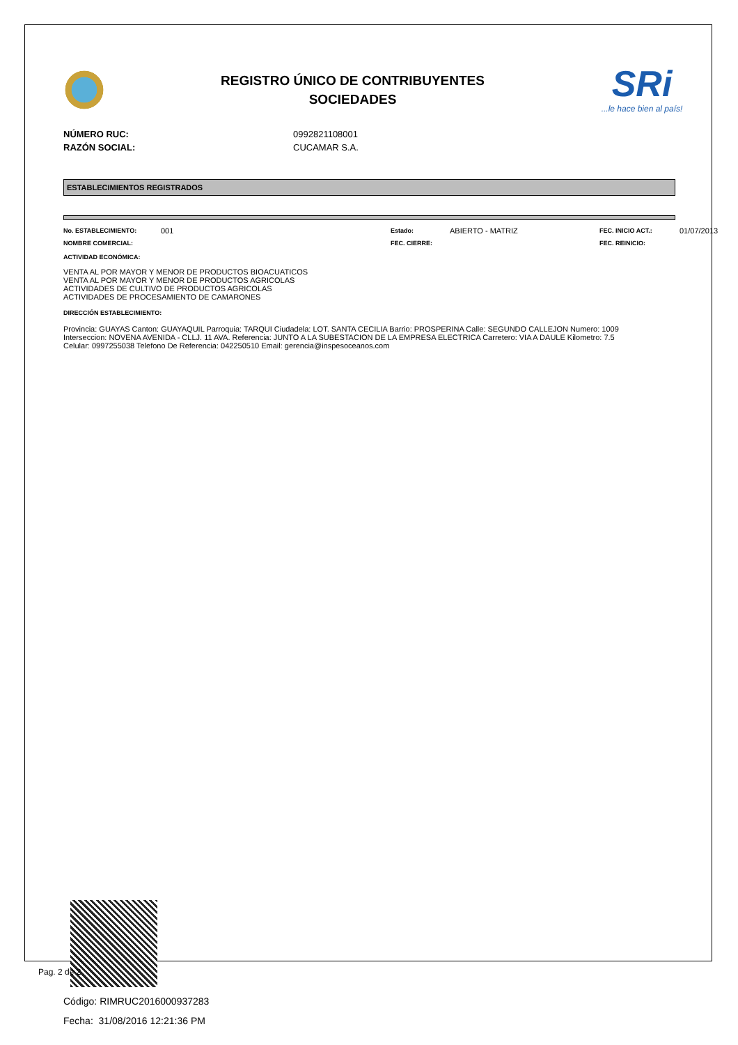REGISTRO ÚNICO DE CONTRIBUYENTES
SOCIEDADES
SRi...le hace bien al país!
NÚMERO RUC: 0992821108001
RAZÓN SOCIAL: CUCAMAR S.A.
ESTABLECIMIENTOS REGISTRADOS
No. ESTABLECIMIENTO: 001 Estado: ABIERTO - MATRIZ FEC. INICIO ACT.: 01/07/2013 NOMBRE COMERCIAL: FEC. CIERRE: FEC. REINICIO:
ACTIVIDAD ECONÓMICA:
VENTA AL POR MAYOR Y MENOR DE PRODUCTOS BIOACUATICOS
VENTA AL POR MAYOR Y MENOR DE PRODUCTOS AGRICOLAS
ACTIVIDADES DE CULTIVO DE PRODUCTOS AGRICOLAS
ACTIVIDADES DE PROCESAMIENTO DE CAMARONES
DIRECCIÓN ESTABLECIMIENTO:
Provincia: GUAYAS Canton: GUAYAQUIL Parroquia: TARQUI Ciudadela: LOT. SANTA CECILIA Barrio: PROSPERINA Calle: SEGUNDO CALLEJON Numero: 1009
Interseccion: NOVENA AVENIDA - CLLJ. 11 AVA. Referencia: JUNTO A LA SUBESTACION DE LA EMPRESA ELECTRICA Carretero: VIA A DAULE Kilometro: 7.5
Celular: 0997255038 Telefono De Referencia: 042250510 Email: gerencia@inspesoceanos.com
Código: RIMRUC2016000937283
Fecha: 31/08/2016 12:21:36 PM
Pag. 2 de 2